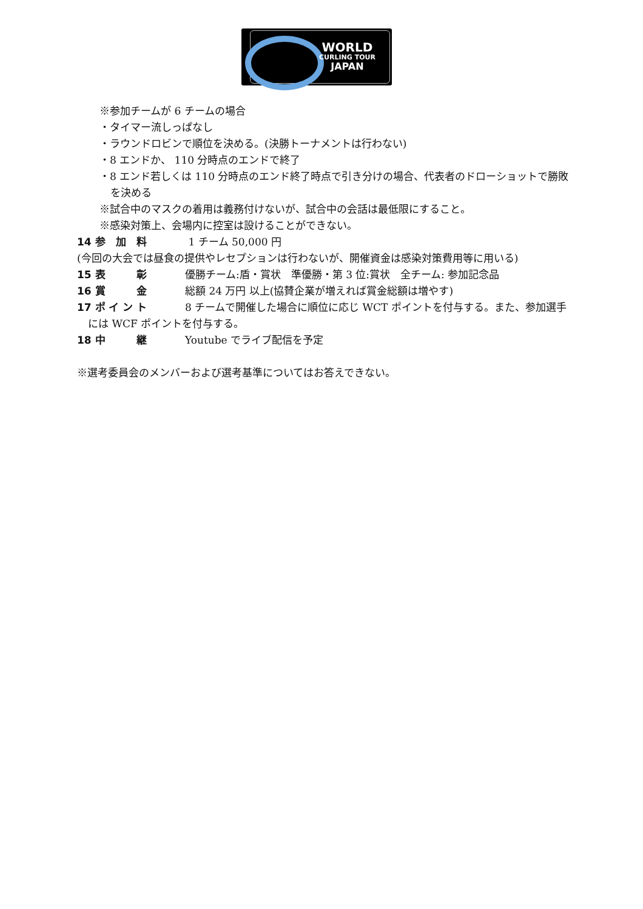WORLD
CURLING TOUR
JAPAN
※参加チームが 6 チームの場合
・タイマー流しっぱなし
・ラウンドロビンで順位を決める。(決勝トーナメントは行わない)
・8 エンドか、 110 分時点のエンドで終了
・8 エンド若しくは 110 分時点のエンド終了時点で引き分けの場合、代表者のドローショットで勝敗を決める
※試合中のマスクの着用は義務付けないが、試合中の会話は最低限にすること。
※感染対策上、会場内に控室は設けることができない。
14 参　加　料 1 チーム 50,000 円
(今回の大会では昼食の提供やレセプションは行わないが、開催資金は感染対策費用等に用いる)
15 表　　　彰 優勝チーム:盾・賞状　準優勝・第 3 位:賞状　全チーム: 参加記念品
16 賞　　　金 総額 24 万円 以上(協賛企業が増えれば賞金総額は増やす)
17 ポ イ ン ト 8 チームで開催した場合に順位に応じ WCT ポイントを付与する。また、参加選手には WCF ポイントを付与する。
18 中　　　継 Youtube でライブ配信を予定
※選考委員会のメンバーおよび選考基準についてはお答えできない。